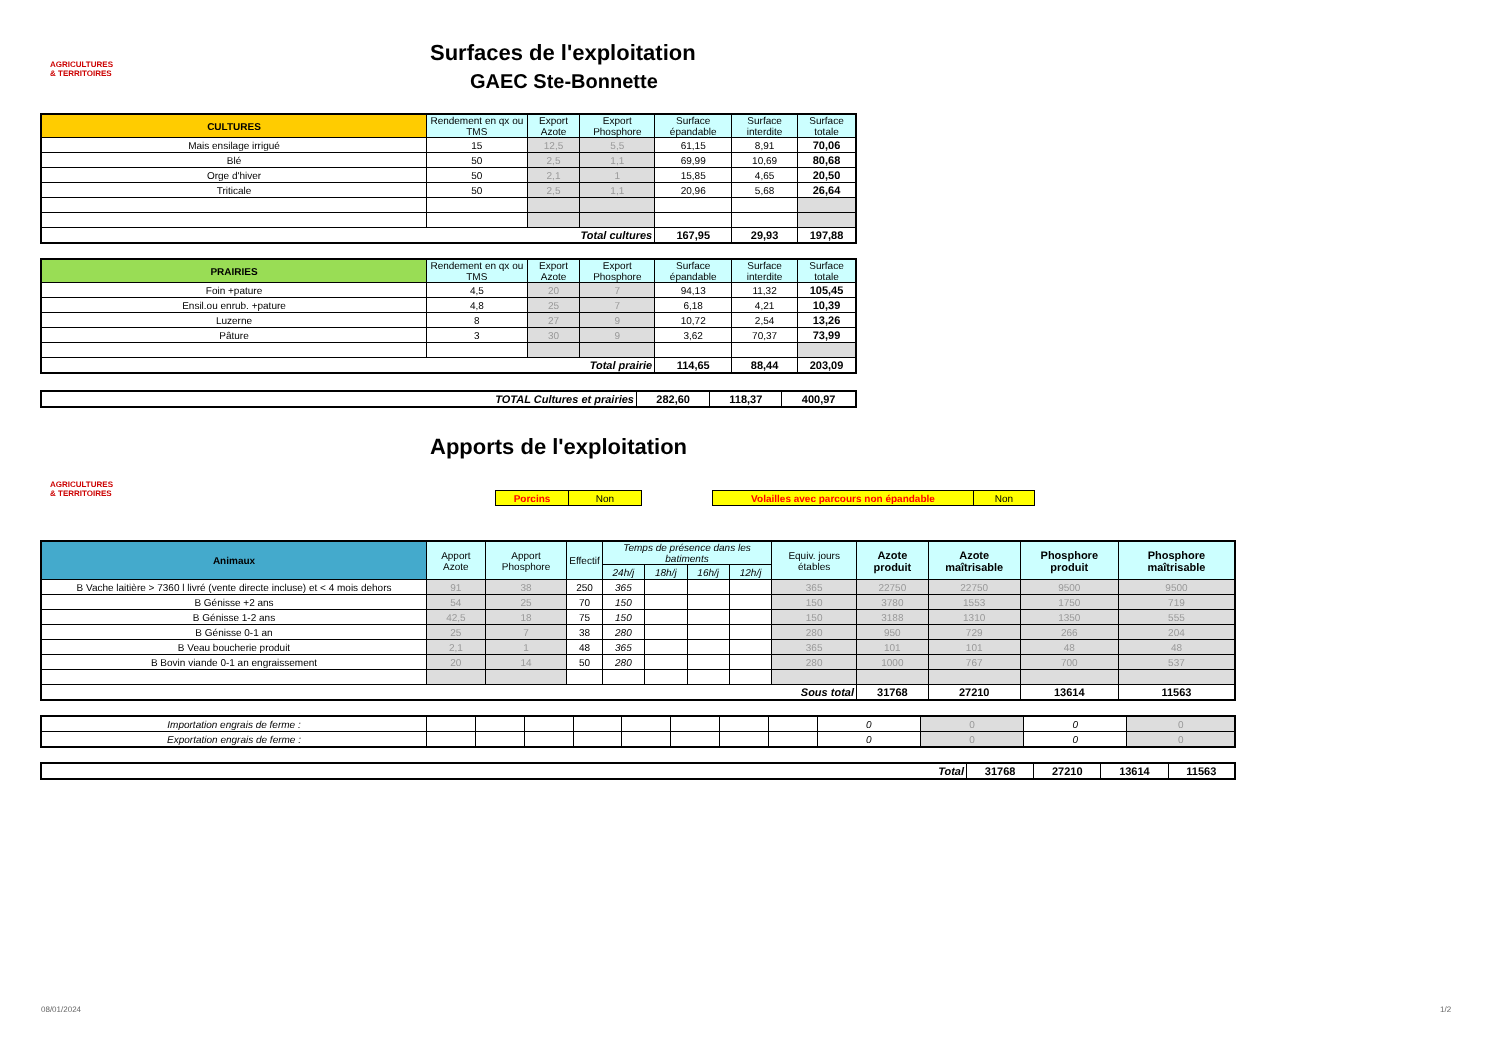AGRICULTURES & TERRITOIRES
Surfaces de l'exploitation
GAEC Ste-Bonnette
| CULTURES | Rendement en qx ou TMS | Export Azote | Export Phosphore | Surface épandable | Surface interdite | Surface totale |
| --- | --- | --- | --- | --- | --- | --- |
| Mais ensilage irrigué | 15 | 12,5 | 5,5 | 61,15 | 8,91 | 70,06 |
| Blé | 50 | 2,5 | 1,1 | 69,99 | 10,69 | 80,68 |
| Orge d'hiver | 50 | 2,1 | 1 | 15,85 | 4,65 | 20,50 |
| Triticale | 50 | 2,5 | 1,1 | 20,96 | 5,68 | 26,64 |
| Total cultures | | | | 167,95 | 29,93 | 197,88 |
| PRAIRIES | Rendement en qx ou TMS | Export Azote | Export Phosphore | Surface épandable | Surface interdite | Surface totale |
| --- | --- | --- | --- | --- | --- | --- |
| Foin +pature | 4,5 | 20 | 7 | 94,13 | 11,32 | 105,45 |
| Ensil.ou enrub. +pature | 4,8 | 25 | 7 | 6,18 | 4,21 | 10,39 |
| Luzerne | 8 | 27 | 9 | 10,72 | 2,54 | 13,26 |
| Pâture | 3 | 30 | 9 | 3,62 | 70,37 | 73,99 |
| Total prairie | | | | 114,65 | 88,44 | 203,09 |
| TOTAL Cultures et prairies | 282,60 | 118,37 | 400,97 |
AGRICULTURES & TERRITOIRES
Apports de l'exploitation
| Porcins | Non |
| Volailles avec parcours non épandable | Non |
| Animaux | Apport Azote | Apport Phosphore | Effectif | Temps de présence dans les batiments | | | | Equiv. jours étables | Azote produit | Azote maîtrisable | Phosphore produit | Phosphore maîtrisable |
| --- | --- | --- | --- | --- | --- | --- | --- | --- | --- | --- | --- | --- |
| | | | | 24h/j | 18h/j | 16h/j | 12h/j | | | | | |
| B Vache laitière > 7360 l livré (vente directe incluse) et < 4 mois dehors | 91 | 38 | 250 | 365 | | | | 365 | 22750 | 22750 | 9500 | 9500 |
| B Génisse +2 ans | 54 | 25 | 70 | 150 | | | | 150 | 3780 | 1553 | 1750 | 719 |
| B Génisse 1-2 ans | 42,5 | 18 | 75 | 150 | | | | 150 | 3188 | 1310 | 1350 | 555 |
| B Génisse 0-1 an | 25 | 7 | 38 | 280 | | | | 280 | 950 | 729 | 266 | 204 |
| B Veau boucherie produit | 2,1 | 1 | 48 | 365 | | | | 365 | 101 | 101 | 48 | 48 |
| B Bovin viande 0-1 an engraissement | 20 | 14 | 50 | 280 | | | | 280 | 1000 | 767 | 700 | 537 |
| Sous total | | | | | | | | | 31768 | 27210 | 13614 | 11563 |
| Importation engrais de ferme : | | | | | | | | | 0 | 0 | 0 | 0 |
| Exportation engrais de ferme : | | | | | | | | | 0 | 0 | 0 | 0 |
| Total | 31768 | 27210 | 13614 | 11563 |
08/01/2024 1/2